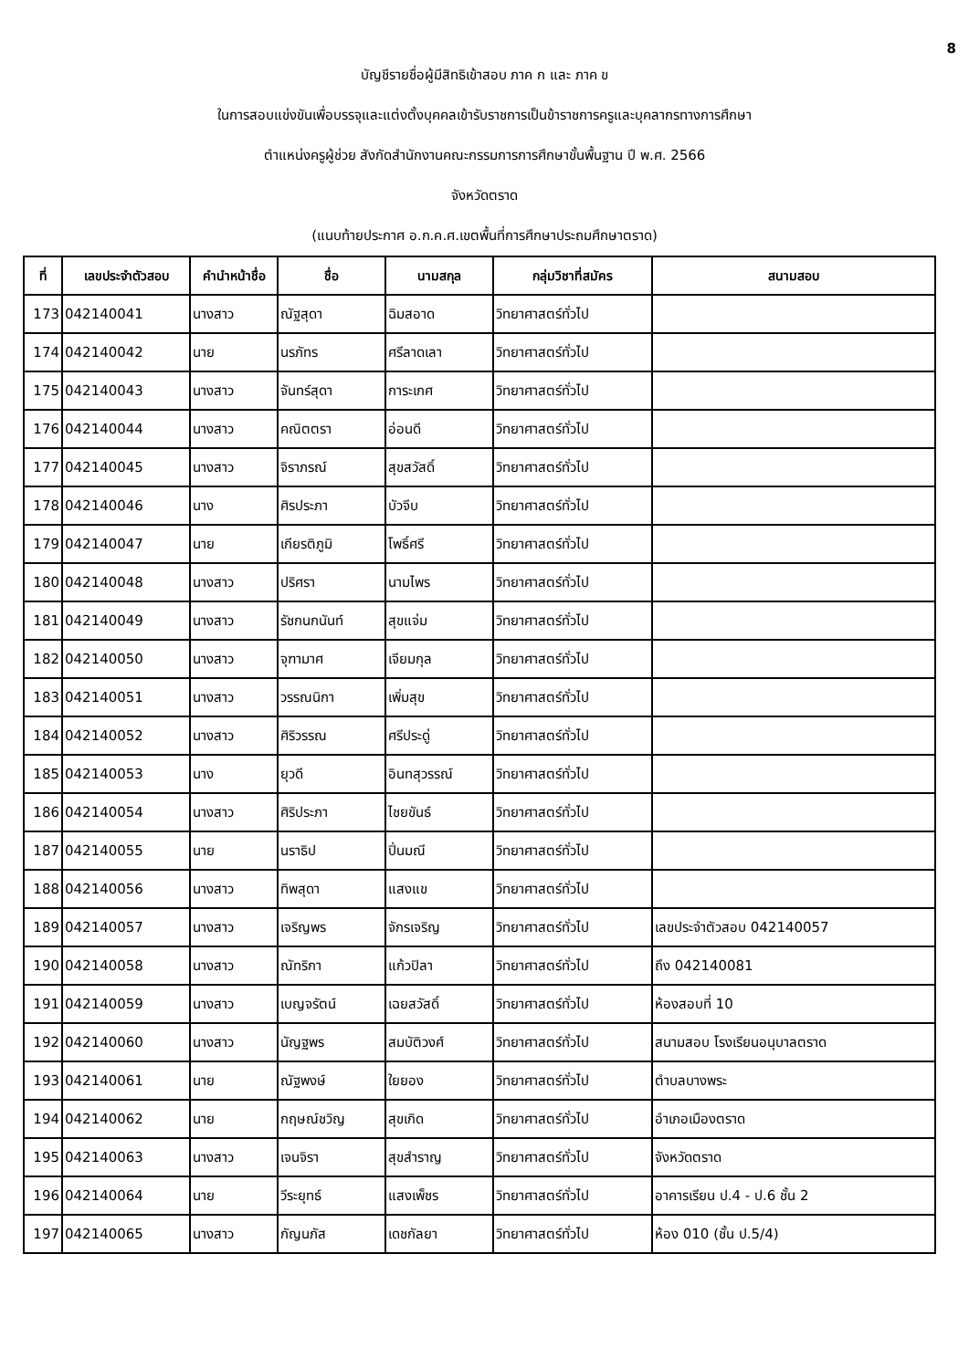8
บัญชีรายชื่อผู้มีสิทธิเข้าสอบ ภาค ก และ ภาค ข
ในการสอบแข่งขันเพื่อบรรจุและแต่งตั้งบุคคลเข้ารับราชการเป็นข้าราชการครูและบุคลากรทางการศึกษา
ตำแหน่งครูผู้ช่วย สังกัดสำนักงานคณะกรรมการการศึกษาขั้นพื้นฐาน ปี พ.ศ. 2566
จังหวัดตราด
(แนบท้ายประกาศ อ.ก.ค.ศ.เขตพื้นที่การศึกษาประถมศึกษาตราด)
| ที่ | เลขประจำตัวสอบ | คำนำหน้าชื่อ | ชื่อ | นามสกุล | กลุ่มวิชาที่สมัคร | สนามสอบ |
| --- | --- | --- | --- | --- | --- | --- |
| 173 | 042140041 | นางสาว | ณัฐสุดา | ฉิมสอาด | วิทยาศาสตร์ทั่วไป | |
| 174 | 042140042 | นาย | นรภัทร | ศรีลาดเลา | วิทยาศาสตร์ทั่วไป | |
| 175 | 042140043 | นางสาว | จันทร์สุดา | การะเกศ | วิทยาศาสตร์ทั่วไป | |
| 176 | 042140044 | นางสาว | คณิตตรา | อ่อนดี | วิทยาศาสตร์ทั่วไป | |
| 177 | 042140045 | นางสาว | จิราภรณ์ | สุขสวัสดิ์ | วิทยาศาสตร์ทั่วไป | |
| 178 | 042140046 | นาง | ศิรประภา | บัวจีบ | วิทยาศาสตร์ทั่วไป | |
| 179 | 042140047 | นาย | เกียรติภูมิ | โพธิ์ศรี | วิทยาศาสตร์ทั่วไป | |
| 180 | 042140048 | นางสาว | ปริศรา | นามไพร | วิทยาศาสตร์ทั่วไป | |
| 181 | 042140049 | นางสาว | รัชกนกนันท์ | สุขแจ่ม | วิทยาศาสตร์ทั่วไป | |
| 182 | 042140050 | นางสาว | จุฑามาศ | เจียมกุล | วิทยาศาสตร์ทั่วไป | |
| 183 | 042140051 | นางสาว | วรรณนิกา | เพิ่มสุข | วิทยาศาสตร์ทั่วไป | |
| 184 | 042140052 | นางสาว | ศิริวรรณ | ศรีประดู่ | วิทยาศาสตร์ทั่วไป | |
| 185 | 042140053 | นาง | ยุวดี | อินทสุวรรณ์ | วิทยาศาสตร์ทั่วไป | |
| 186 | 042140054 | นางสาว | ศิริประภา | ไชยขันธ์ | วิทยาศาสตร์ทั่วไป | |
| 187 | 042140055 | นาย | นราธิป | ปิ่นมณี | วิทยาศาสตร์ทั่วไป | |
| 188 | 042140056 | นางสาว | ทิพสุดา | แสงแข | วิทยาศาสตร์ทั่วไป | |
| 189 | 042140057 | นางสาว | เจริญพร | จักรเจริญ | วิทยาศาสตร์ทั่วไป | เลขประจำตัวสอบ 042140057 |
| 190 | 042140058 | นางสาว | ณัทริกา | แก้วปิลา | วิทยาศาสตร์ทั่วไป | ถึง 042140081 |
| 191 | 042140059 | นางสาว | เบญจรัตน์ | เฉยสวัสดิ์ | วิทยาศาสตร์ทั่วไป | ห้องสอบที่ 10 |
| 192 | 042140060 | นางสาว | นัญฐพร | สมบัติวงศ์ | วิทยาศาสตร์ทั่วไป | สนามสอบ โรงเรียนอนุบาลตราด |
| 193 | 042140061 | นาย | ณัฐพงษ์ | ใยยอง | วิทยาศาสตร์ทั่วไป | ตำบลบางพระ |
| 194 | 042140062 | นาย | กฤษณ์ชวิญ | สุขเกิด | วิทยาศาสตร์ทั่วไป | อำเภอเมืองตราด |
| 195 | 042140063 | นางสาว | เจนจิรา | สุขสำราญ | วิทยาศาสตร์ทั่วไป | จังหวัดตราด |
| 196 | 042140064 | นาย | วีระยุทธ์ | แสงเพ็ชร | วิทยาศาสตร์ทั่วไป | อาคารเรียน ป.4 - ป.6 ชั้น 2 |
| 197 | 042140065 | นางสาว | กัญนภัส | เดชกัลยา | วิทยาศาสตร์ทั่วไป | ห้อง 010 (ชั้น ป.5/4) |